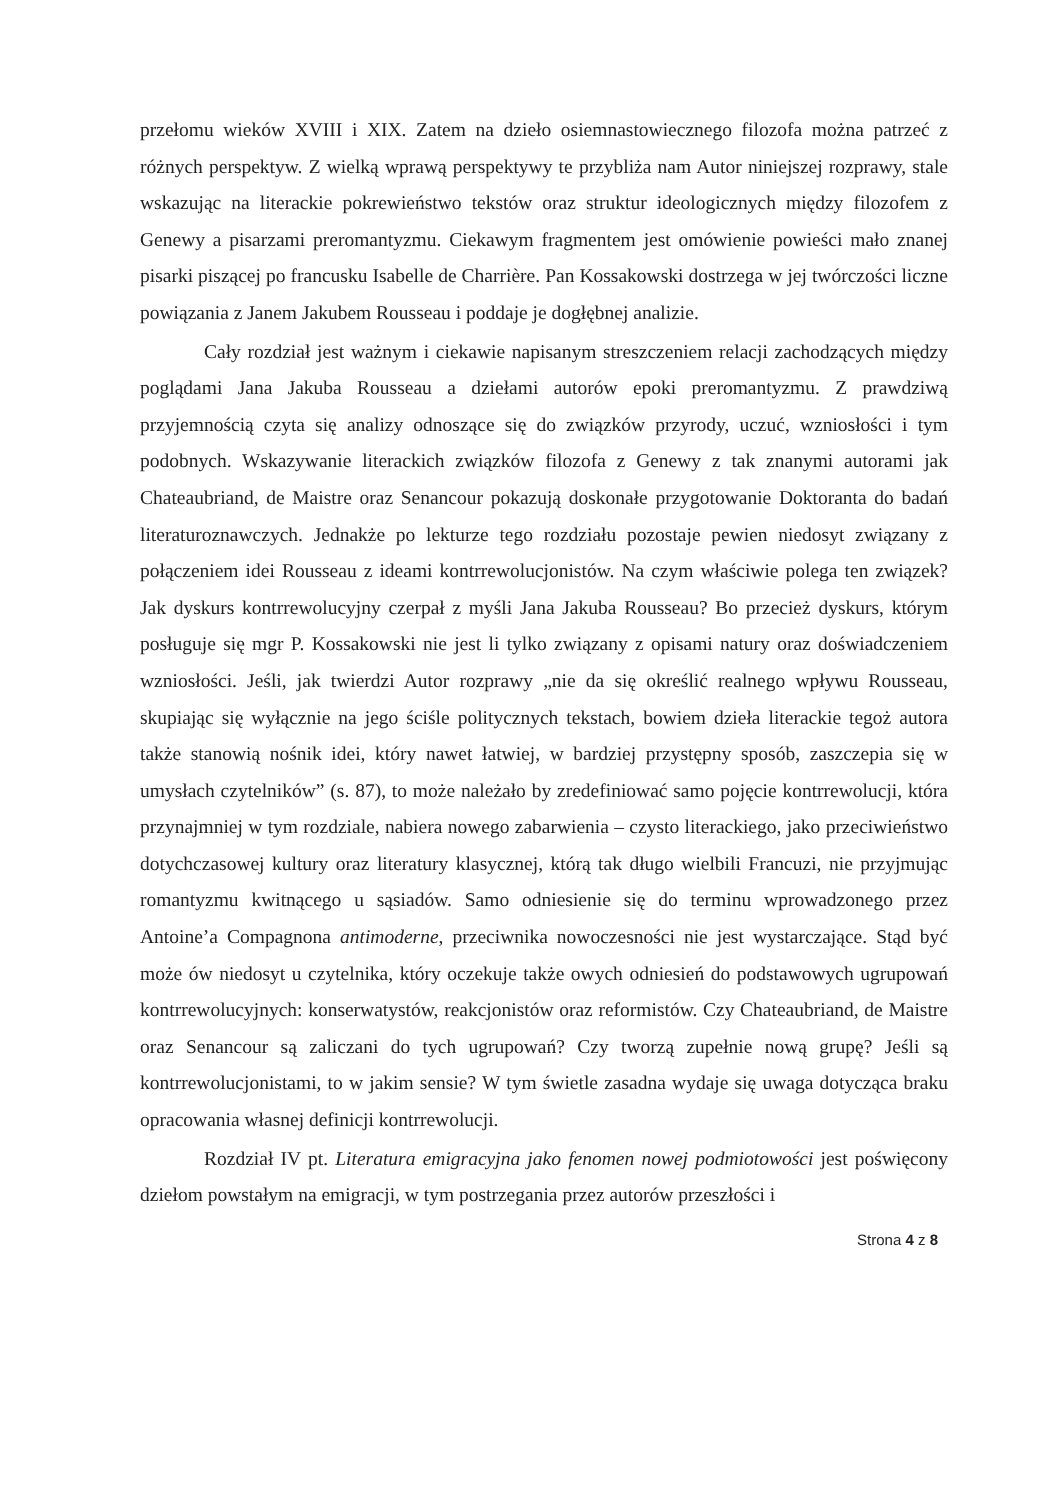przełomu wieków XVIII i XIX. Zatem na dzieło osiemnastowiecznego filozofa można patrzeć z różnych perspektyw. Z wielką wprawą perspektywy te przybliża nam Autor niniejszej rozprawy, stale wskazując na literackie pokrewieństwo tekstów oraz struktur ideologicznych między filozofem z Genewy a pisarzami preromantyzmu. Ciekawym fragmentem jest omówienie powieści mało znanej pisarki piszącej po francusku Isabelle de Charrière. Pan Kossakowski dostrzega w jej twórczości liczne powiązania z Janem Jakubem Rousseau i poddaje je dogłębnej analizie.
Cały rozdział jest ważnym i ciekawie napisanym streszczeniem relacji zachodzących między poglądami Jana Jakuba Rousseau a dziełami autorów epoki preromantyzmu. Z prawdziwą przyjemnością czyta się analizy odnoszące się do związków przyrody, uczuć, wzniosłości i tym podobnych. Wskazywanie literackich związków filozofa z Genewy z tak znanymi autorami jak Chateaubriand, de Maistre oraz Senancour pokazują doskonałe przygotowanie Doktoranta do badań literaturoznawczych. Jednakże po lekturze tego rozdziału pozostaje pewien niedosyt związany z połączeniem idei Rousseau z ideami kontrrewolucjonistów. Na czym właściwie polega ten związek? Jak dyskurs kontrrewolucyjny czerpał z myśli Jana Jakuba Rousseau? Bo przecież dyskurs, którym posługuje się mgr P. Kossakowski nie jest li tylko związany z opisami natury oraz doświadczeniem wzniosłości. Jeśli, jak twierdzi Autor rozprawy „nie da się określić realnego wpływu Rousseau, skupiając się wyłącznie na jego ściśle politycznych tekstach, bowiem dzieła literackie tegoż autora także stanowią nośnik idei, który nawet łatwiej, w bardziej przystępny sposób, zaszczepia się w umysłach czytelników” (s. 87), to może należało by zredefiniować samo pojęcie kontrrewolucji, która przynajmniej w tym rozdziale, nabiera nowego zabarwienia – czysto literackiego, jako przeciwieństwo dotychczasowej kultury oraz literatury klasycznej, którą tak długo wielbili Francuzi, nie przyjmując romantyzmu kwitnącego u sąsiadów. Samo odniesienie się do terminu wprowadzonego przez Antoine’a Compagnona antimoderne, przeciwnika nowoczesności nie jest wystarczające. Stąd być może ów niedosyt u czytelnika, który oczekuje także owych odniesień do podstawowych ugrupowań kontrrewolucyjnych: konserwatystów, reakcjonistów oraz reformistów. Czy Chateaubriand, de Maistre oraz Senancour są zaliczani do tych ugrupowań? Czy tworzą zupełnie nową grupę? Jeśli są kontrrewolucjonistami, to w jakim sensie? W tym świetle zasadna wydaje się uwaga dotycząca braku opracowania własnej definicji kontrrewolucji.
Rozdział IV pt. Literatura emigracyjna jako fenomen nowej podmiotowości jest poświęcony dziełom powstałym na emigracji, w tym postrzegania przez autorów przeszłości i
Strona 4 z 8